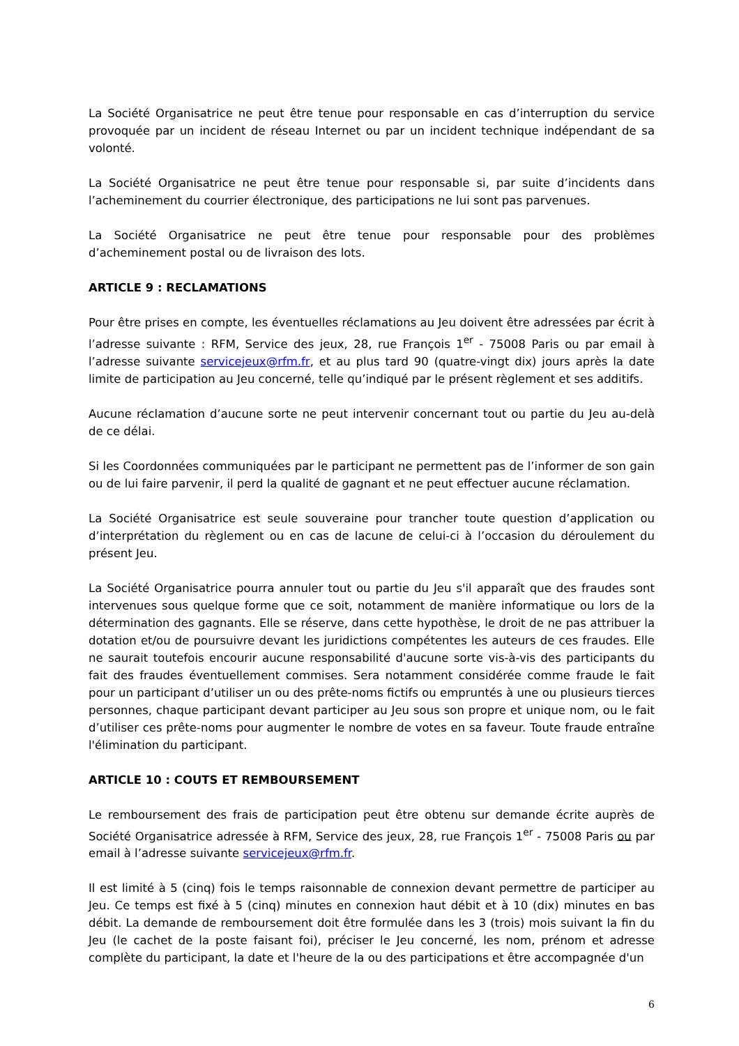La Société Organisatrice ne peut être tenue pour responsable en cas d’interruption du service provoquée par un incident de réseau Internet ou par un incident technique indépendant de sa volonté.
La Société Organisatrice ne peut être tenue pour responsable si, par suite d’incidents dans l’acheminement du courrier électronique, des participations ne lui sont pas parvenues.
La Société Organisatrice ne peut être tenue pour responsable pour des problèmes d’acheminement postal ou de livraison des lots.
ARTICLE 9 : RECLAMATIONS
Pour être prises en compte, les éventuelles réclamations au Jeu doivent être adressées par écrit à l’adresse suivante : RFM, Service des jeux, 28, rue François 1<sup>er</sup> - 75008 Paris ou par email à l’adresse suivante servicejeux@rfm.fr, et au plus tard 90 (quatre-vingt dix) jours après la date limite de participation au Jeu concerné, telle qu’indiqué par le présent règlement et ses additifs.
Aucune réclamation d’aucune sorte ne peut intervenir concernant tout ou partie du Jeu au-delà de ce délai.
Si les Coordonnées communiquées par le participant ne permettent pas de l’informer de son gain ou de lui faire parvenir, il perd la qualité de gagnant et ne peut effectuer aucune réclamation.
La Société Organisatrice est seule souveraine pour trancher toute question d’application ou d’interprétation du règlement ou en cas de lacune de celui-ci à l’occasion du déroulement du présent Jeu.
La Société Organisatrice pourra annuler tout ou partie du Jeu s'il apparaît que des fraudes sont intervenues sous quelque forme que ce soit, notamment de manière informatique ou lors de la détermination des gagnants. Elle se réserve, dans cette hypothèse, le droit de ne pas attribuer la dotation et/ou de poursuivre devant les juridictions compétentes les auteurs de ces fraudes. Elle ne saurait toutefois encourir aucune responsabilité d'aucune sorte vis-à-vis des participants du fait des fraudes éventuellement commises. Sera notamment considérée comme fraude le fait pour un participant d’utiliser un ou des prête-noms fictifs ou empruntés à une ou plusieurs tierces personnes, chaque participant devant participer au Jeu sous son propre et unique nom, ou le fait d’utiliser ces prête-noms pour augmenter le nombre de votes en sa faveur. Toute fraude entraîne l'élimination du participant.
ARTICLE 10 : COUTS ET REMBOURSEMENT
Le remboursement des frais de participation peut être obtenu sur demande écrite auprès de Société Organisatrice adressée à RFM, Service des jeux, 28, rue François 1<sup>er</sup> - 75008 Paris ou par email à l’adresse suivante servicejeux@rfm.fr.
Il est limité à 5 (cinq) fois le temps raisonnable de connexion devant permettre de participer au Jeu. Ce temps est fixé à 5 (cinq) minutes en connexion haut débit et à 10 (dix) minutes en bas débit. La demande de remboursement doit être formulée dans les 3 (trois) mois suivant la fin du Jeu (le cachet de la poste faisant foi), préciser le Jeu concerné, les nom, prénom et adresse complète du participant, la date et l'heure de la ou des participations et être accompagnée d'un
6